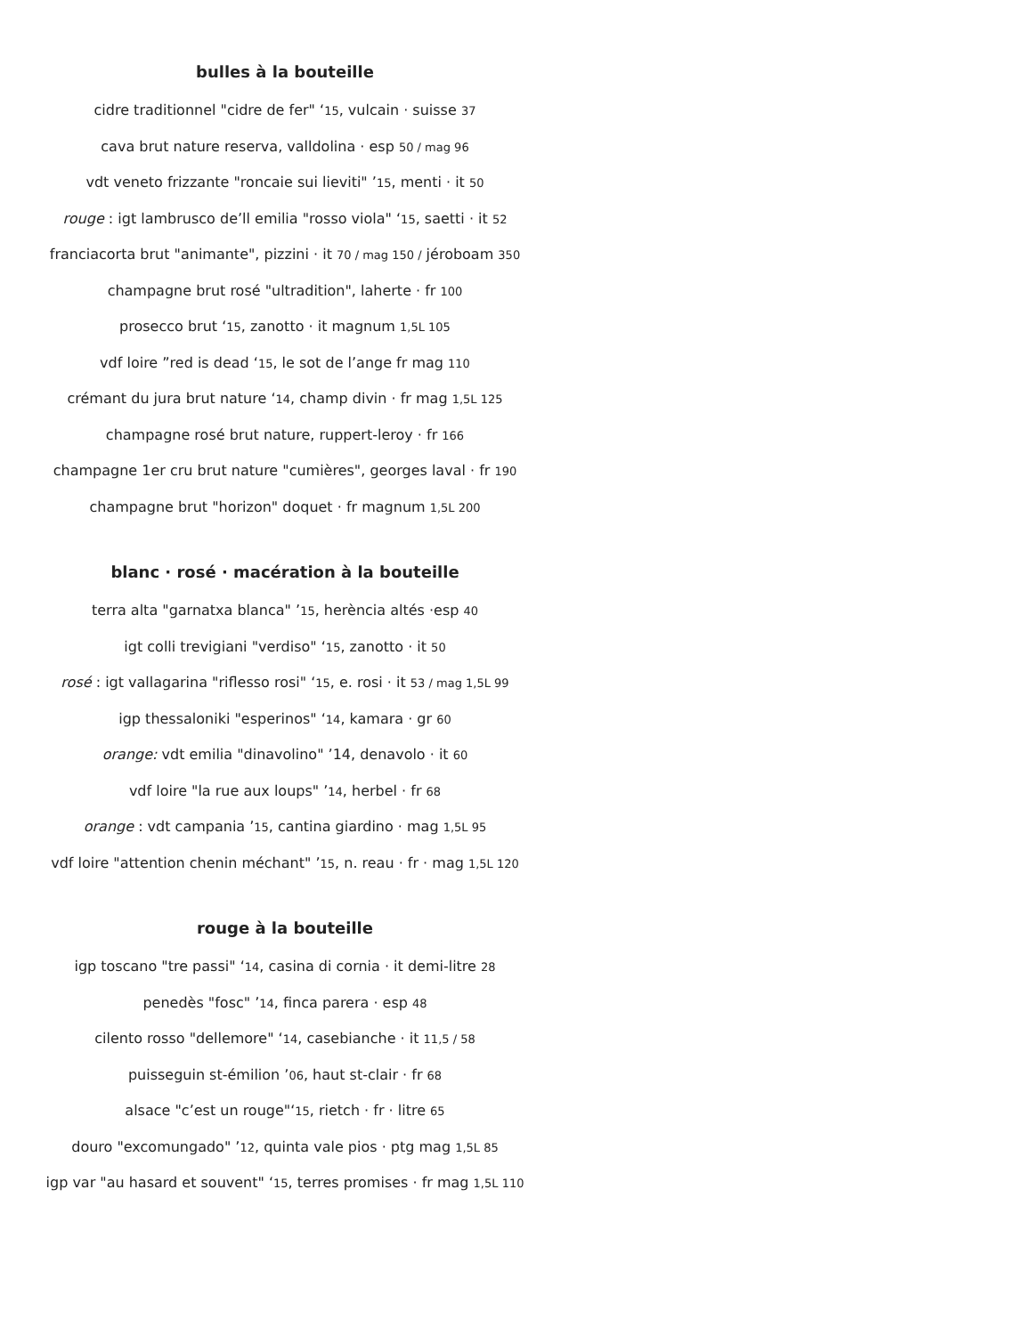bulles à la bouteille
cidre traditionnel "cidre de fer" ‘15, vulcain · suisse 37
cava brut nature reserva, valldolina · esp 50 / mag 96
vdt veneto frizzante "roncaie sui lieviti" ’15, menti · it 50
rouge : igt lambrusco de’ll emilia "rosso viola" ‘15, saetti · it 52
franciacorta brut "animante", pizzini · it 70 / mag 150 / jéroboam 350
champagne brut rosé "ultradition", laherte · fr 100
prosecco brut ‘15, zanotto · it magnum 1,5L 105
vdf loire ”red is dead ‘15, le sot de l’ange fr mag 110
crémant du jura brut nature ‘14, champ divin · fr mag 1,5L 125
champagne rosé brut nature, ruppert-leroy · fr 166
champagne 1er cru brut nature "cumières", georges laval · fr 190
champagne brut "horizon" doquet · fr magnum 1,5L 200
blanc · rosé · macération à la bouteille
terra alta "garnatxa blanca" ’15, herència altés ·esp 40
igt colli trevigiani "verdiso" ‘15, zanotto · it 50
rosé : igt vallagarina "riflesso rosi" ‘15, e. rosi · it 53 / mag 1,5L 99
igp thessaloniki "esperinos" ‘14, kamara · gr 60
orange: vdt emilia "dinavolino" ’14, denavolo · it 60
vdf loire "la rue aux loups" ’14, herbel · fr 68
orange : vdt campania ’15, cantina giardino · mag 1,5L 95
vdf loire "attention chenin méchant" ’15, n. reau · fr · mag 1,5L 120
rouge à la bouteille
igp toscano "tre passi" ‘14, casina di cornia · it demi-litre 28
penedès "fosc" ’14, finca parera · esp 48
cilento rosso "dellemore" ‘14, casebianche · it 11,5 / 58
puisseguin st-émilion ’06, haut st-clair · fr 68
alsace "c’est un rouge"‘15, rietch · fr · litre 65
douro "excomungado" ’12, quinta vale pios · ptg mag 1,5L 85
igp var "au hasard et souvent" ‘15, terres promises · fr mag 1,5L 110